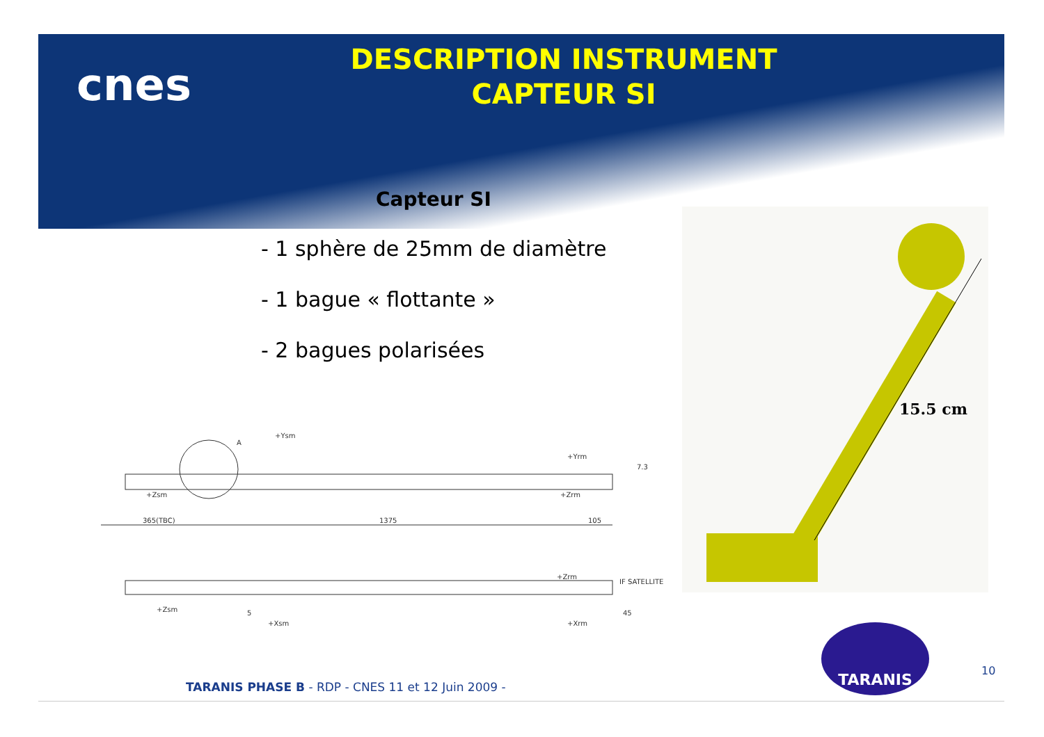cnes
DESCRIPTION INSTRUMENT
CAPTEUR SI
Capteur SI
- 1 sphère de 25mm de diamètre
- 1 bague « flottante »
- 2 bagues polarisées
15.5 cm
+Zsm
365(TBC)
1375
105
+Zrm
A
+Zsm
+Zrm
IF SATELLITE
5
45
+Xsm
+Xrm
+Ysm
+Yrm
7.3
TARANIS
10
TARANIS PHASE B - RDP - CNES 11 et 12 Juin 2009 -